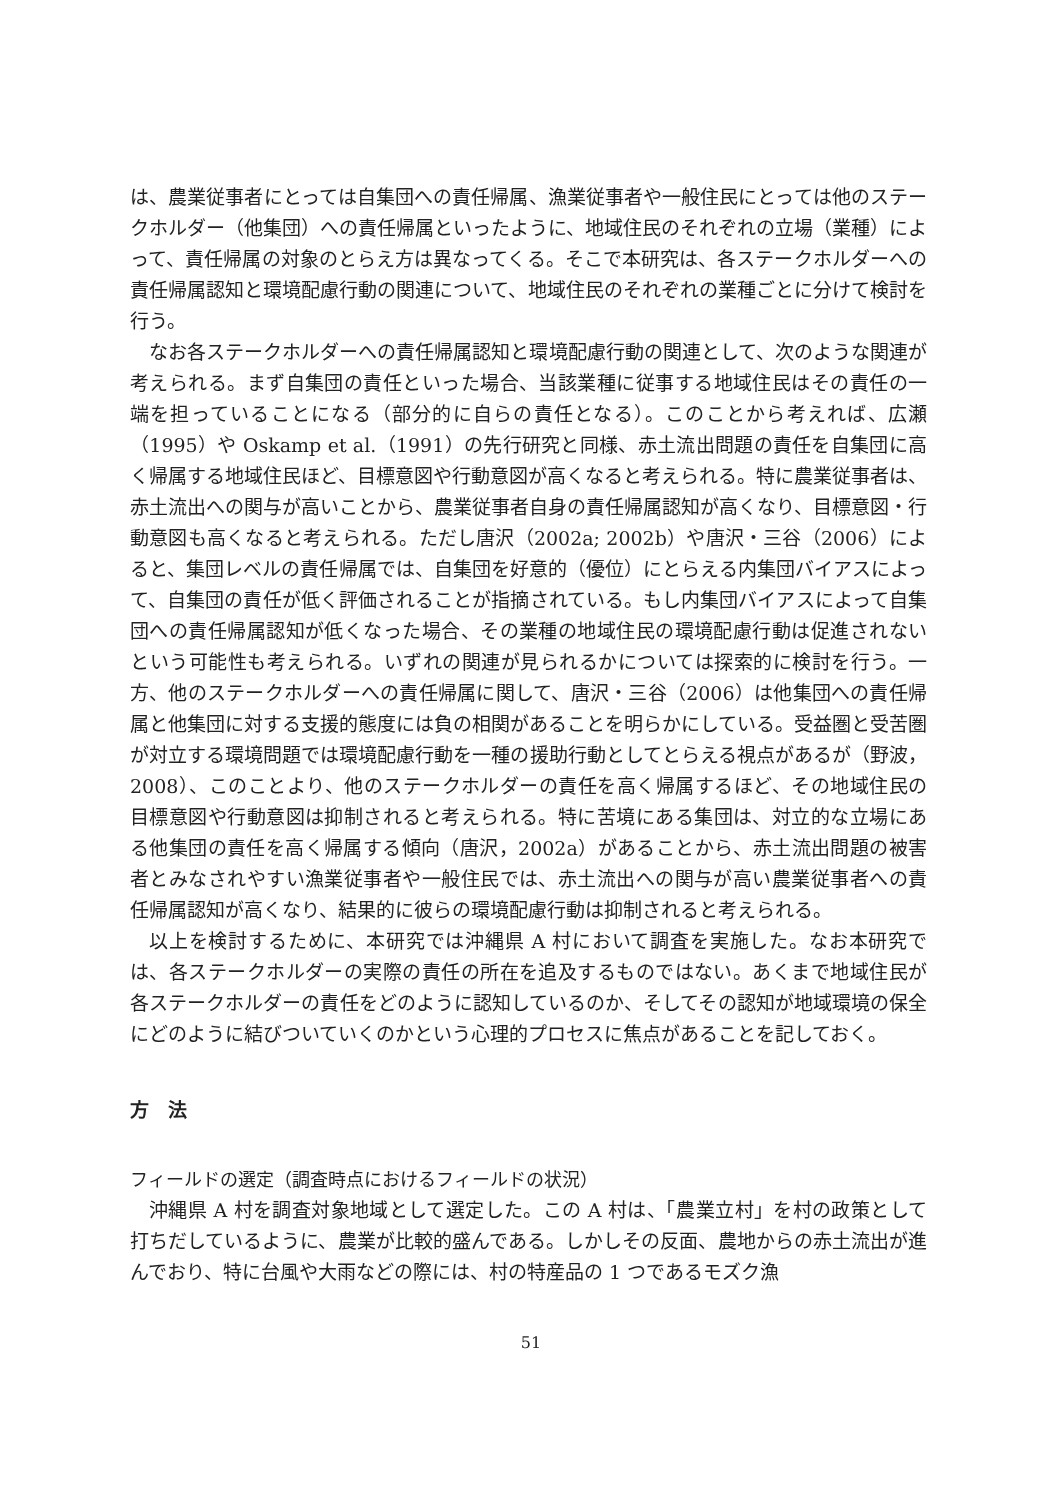は、農業従事者にとっては自集団への責任帰属、漁業従事者や一般住民にとっては他のステークホルダー（他集団）への責任帰属といったように、地域住民のそれぞれの立場（業種）によって、責任帰属の対象のとらえ方は異なってくる。そこで本研究は、各ステークホルダーへの責任帰属認知と環境配慮行動の関連について、地域住民のそれぞれの業種ごとに分けて検討を行う。
なお各ステークホルダーへの責任帰属認知と環境配慮行動の関連として、次のような関連が考えられる。まず自集団の責任といった場合、当該業種に従事する地域住民はその責任の一端を担っていることになる（部分的に自らの責任となる）。このことから考えれば、広瀬（1995）や Oskamp et al.（1991）の先行研究と同様、赤土流出問題の責任を自集団に高く帰属する地域住民ほど、目標意図や行動意図が高くなると考えられる。特に農業従事者は、赤土流出への関与が高いことから、農業従事者自身の責任帰属認知が高くなり、目標意図・行動意図も高くなると考えられる。ただし唐沢（2002a; 2002b）や唐沢・三谷（2006）によると、集団レベルの責任帰属では、自集団を好意的（優位）にとらえる内集団バイアスによって、自集団の責任が低く評価されることが指摘されている。もし内集団バイアスによって自集団への責任帰属認知が低くなった場合、その業種の地域住民の環境配慮行動は促進されないという可能性も考えられる。いずれの関連が見られるかについては探索的に検討を行う。一方、他のステークホルダーへの責任帰属に関して、唐沢・三谷（2006）は他集団への責任帰属と他集団に対する支援的態度には負の相関があることを明らかにしている。受益圏と受苦圏が対立する環境問題では環境配慮行動を一種の援助行動としてとらえる視点があるが（野波，2008）、このことより、他のステークホルダーの責任を高く帰属するほど、その地域住民の目標意図や行動意図は抑制されると考えられる。特に苦境にある集団は、対立的な立場にある他集団の責任を高く帰属する傾向（唐沢，2002a）があることから、赤土流出問題の被害者とみなされやすい漁業従事者や一般住民では、赤土流出への関与が高い農業従事者への責任帰属認知が高くなり、結果的に彼らの環境配慮行動は抑制されると考えられる。
以上を検討するために、本研究では沖縄県 A 村において調査を実施した。なお本研究では、各ステークホルダーの実際の責任の所在を追及するものではない。あくまで地域住民が各ステークホルダーの責任をどのように認知しているのか、そしてその認知が地域環境の保全にどのように結びついていくのかという心理的プロセスに焦点があることを記しておく。
方　法
フィールドの選定（調査時点におけるフィールドの状況）
沖縄県 A 村を調査対象地域として選定した。この A 村は、「農業立村」を村の政策として打ちだしているように、農業が比較的盛んである。しかしその反面、農地からの赤土流出が進んでおり、特に台風や大雨などの際には、村の特産品の 1 つであるモズク漁
51